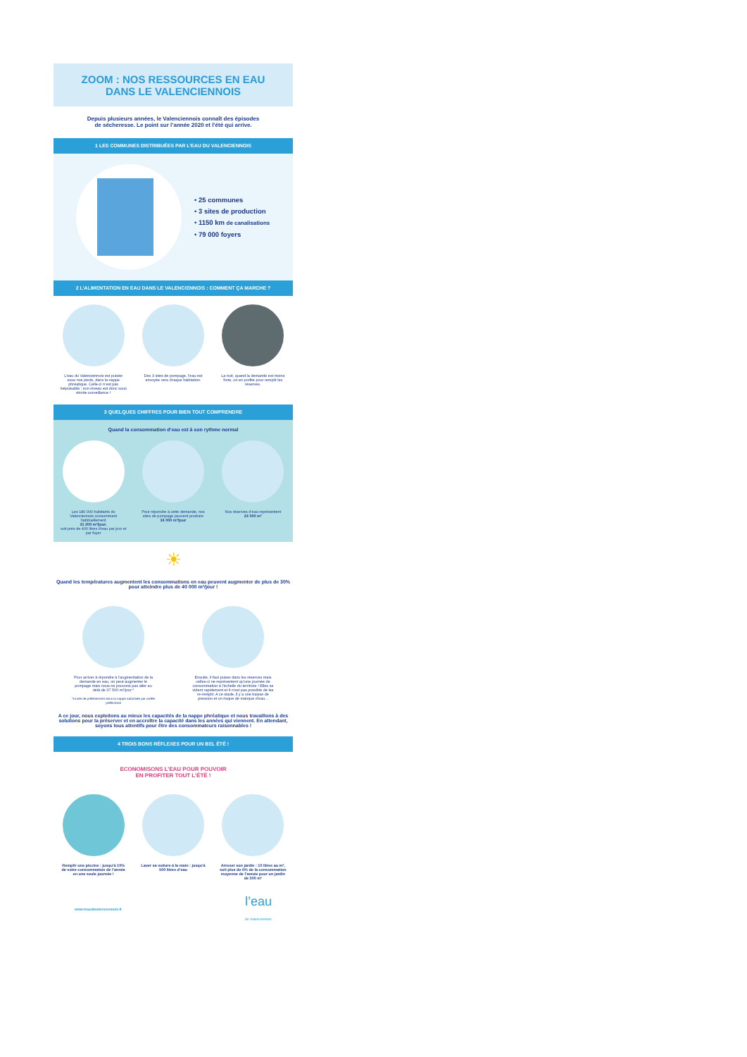ZOOM : NOS RESSOURCES EN EAU
DANS LE VALENCIENNOIS
Depuis plusieurs années, le Valenciennois connaît des épisodes
de sécheresse. Le point sur l’année 2020 et l’été qui arrive.
1 LES COMMUNES DISTRIBUÉES PAR L’EAU DU VALENCIENNOIS
• 25 communes
• 3 sites de production
• 1150 km de canalisations
• 79 000 foyers
2 L’ALIMENTATION EN EAU DANS LE VALENCIENNOIS : COMMENT ÇA MARCHE ?
L’eau du Valenciennois est puisée sous nos pieds, dans la nappe phréatique. Celle-ci n’est pas inépuisable : son niveau est donc sous étroite surveillance !
Des 3 sites de pompage, l’eau est envoyée vers chaque habitation.
La nuit, quand la demande est moins forte, on en profite pour remplir les réserves.
3 QUELQUES CHIFFRES POUR BIEN TOUT COMPRENDRE
Quand la consommation d’eau est à son rythme normal
Les 180 000 habitants du Valenciennois consomment habituellement
31 200 m³/jour,
soit près de 400 litres d’eau par jour et par foyer
Pour répondre à cette demande, nos sites de pompage peuvent produire
34 000 m³/jour
Nos réserves d’eau représentent
24 000 m³
☀
Quand les températures augmentent les consommations en eau peuvent augmenter de plus de 30% pour atteindre plus de 40 000 m³/jour !
Pour arriver à répondre à l’augmentation de la demande en eau, on peut augmenter le pompage mais nous ne pouvons pas aller au delà de 37 500 m³/jour.*
*Limite de prélèvement dans la nappe autorisée par arrêté préfectoral
Ensuite, il faut puiser dans les réserves mais celles-ci ne représentent qu’une journée de consommation à l’échelle du territoire ! Elles se vident rapidement et il n’est pas possible de les re-remplir. A ce stade, il y a une baisse de pression et un risque de manque d’eau...
A ce jour, nous exploitons au mieux les capacités de la nappe phréatique et nous travaillons à des solutions pour la préserver et en accroître la capacité dans les années qui viennent. En attendant, soyons tous attentifs pour être des consommateurs raisonnables !
4 TROIS BONS RÉFLEXES POUR UN BEL ÉTÉ !
ECONOMISONS L’EAU POUR POUVOIR
EN PROFITER TOUT L’ÉTÉ !
Remplir une piscine : jusqu’à 10% de votre consommation de l’année en une seule journée !
Laver sa voiture à la main : jusqu’à 500 litres d’eau
Arroser son jardin : 10 litres au m², soit plus de 6% de la consommation moyenne de l’année pour un jardin de 500 m²
www.leauduvalenciennois.fr l’eau
du Valenciennois